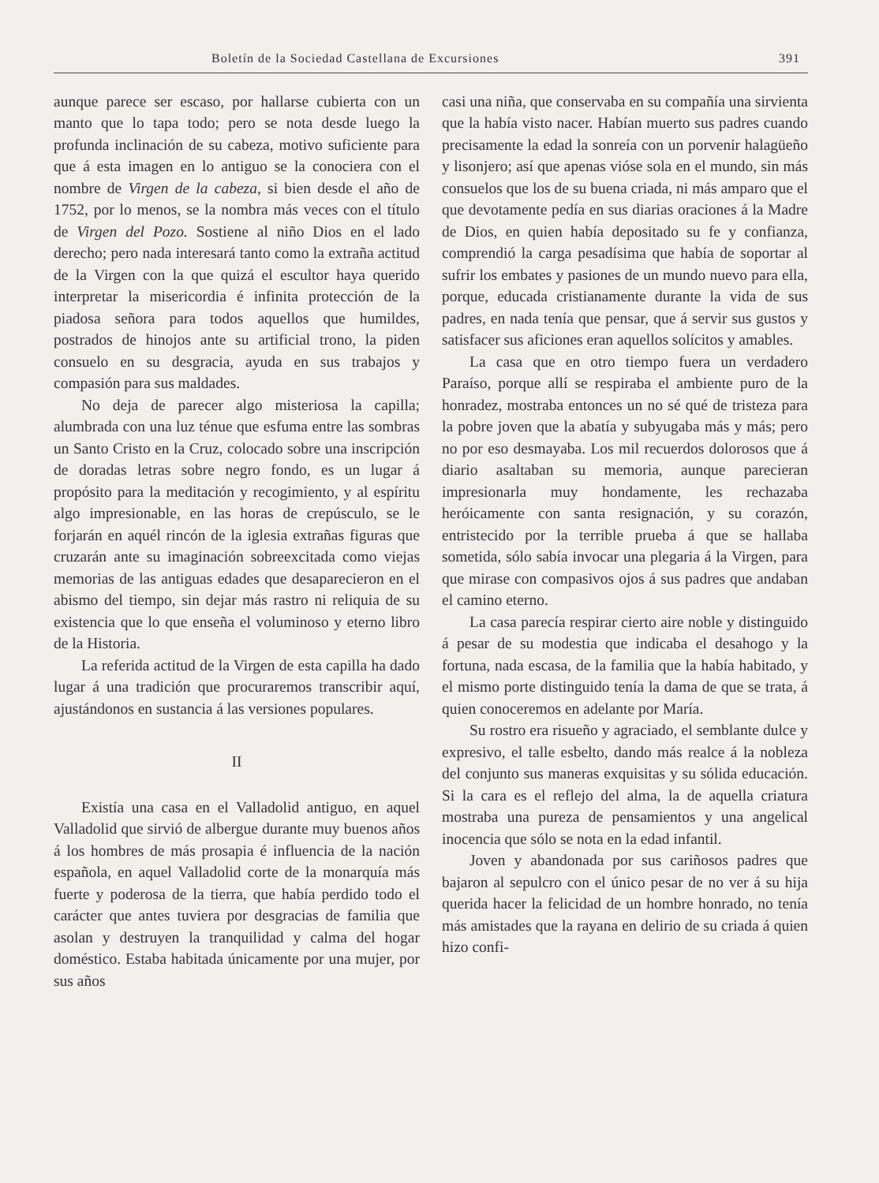Boletín de la Sociedad Castellana de Excursiones 391
aunque parece ser escaso, por hallarse cubierta con un manto que lo tapa todo; pero se nota desde luego la profunda inclinación de su cabeza, motivo suficiente para que á esta imagen en lo antiguo se la conociera con el nombre de Virgen de la cabeza, si bien desde el año de 1752, por lo menos, se la nombra más veces con el título de Virgen del Pozo. Sostiene al niño Dios en el lado derecho; pero nada interesará tanto como la extraña actitud de la Virgen con la que quizá el escultor haya querido interpretar la misericordia é infinita protección de la piadosa señora para todos aquellos que humildes, postrados de hinojos ante su artificial trono, la piden consuelo en su desgracia, ayuda en sus trabajos y compasión para sus maldades.
No deja de parecer algo misteriosa la capilla; alumbrada con una luz ténue que esfuma entre las sombras un Santo Cristo en la Cruz, colocado sobre una inscripción de doradas letras sobre negro fondo, es un lugar á propósito para la meditación y recogimiento, y al espíritu algo impresionable, en las horas de crepúsculo, se le forjarán en aquél rincón de la iglesia extrañas figuras que cruzarán ante su imaginación sobreexcitada como viejas memorias de las antiguas edades que desaparecieron en el abismo del tiempo, sin dejar más rastro ni reliquia de su existencia que lo que enseña el voluminoso y eterno libro de la Historia.
La referida actitud de la Virgen de esta capilla ha dado lugar á una tradición que procuraremos transcribir aquí, ajustándonos en sustancia á las versiones populares.
II
Existía una casa en el Valladolid antiguo, en aquel Valladolid que sirvió de albergue durante muy buenos años á los hombres de más prosapia é influencia de la nación española, en aquel Valladolid corte de la monarquía más fuerte y poderosa de la tierra, que había perdido todo el carácter que antes tuviera por desgracias de familia que asolan y destruyen la tranquilidad y calma del hogar doméstico. Estaba habitada únicamente por una mujer, por sus años
casi una niña, que conservaba en su compañía una sirvienta que la había visto nacer. Habían muerto sus padres cuando precisamente la edad la sonreía con un porvenir halagüeño y lisonjero; así que apenas vióse sola en el mundo, sin más consuelos que los de su buena criada, ni más amparo que el que devotamente pedía en sus diarias oraciones á la Madre de Dios, en quien había depositado su fe y confianza, comprendió la carga pesadísima que había de soportar al sufrir los embates y pasiones de un mundo nuevo para ella, porque, educada cristianamente durante la vida de sus padres, en nada tenía que pensar, que á servir sus gustos y satisfacer sus aficiones eran aquellos solícitos y amables.
La casa que en otro tiempo fuera un verdadero Paraíso, porque allí se respiraba el ambiente puro de la honradez, mostraba entonces un no sé qué de tristeza para la pobre joven que la abatía y subyugaba más y más; pero no por eso desmayaba. Los mil recuerdos dolorosos que á diario asaltaban su memoria, aunque parecieran impresionarla muy hondamente, les rechazaba heróicamente con santa resignación, y su corazón, entristecido por la terrible prueba á que se hallaba sometida, sólo sabía invocar una plegaria á la Virgen, para que mirase con compasivos ojos á sus padres que andaban el camino eterno.
La casa parecía respirar cierto aire noble y distinguido á pesar de su modestia que indicaba el desahogo y la fortuna, nada escasa, de la familia que la había habitado, y el mismo porte distinguido tenía la dama de que se trata, á quien conoceremos en adelante por María.
Su rostro era risueño y agraciado, el semblante dulce y expresivo, el talle esbelto, dando más realce á la nobleza del conjunto sus maneras exquisitas y su sólida educación. Si la cara es el reflejo del alma, la de aquella criatura mostraba una pureza de pensamientos y una angelical inocencia que sólo se nota en la edad infantil.
Joven y abandonada por sus cariñosos padres que bajaron al sepulcro con el único pesar de no ver á su hija querida hacer la felicidad de un hombre honrado, no tenía más amistades que la rayana en delirio de su criada á quien hizo confi-